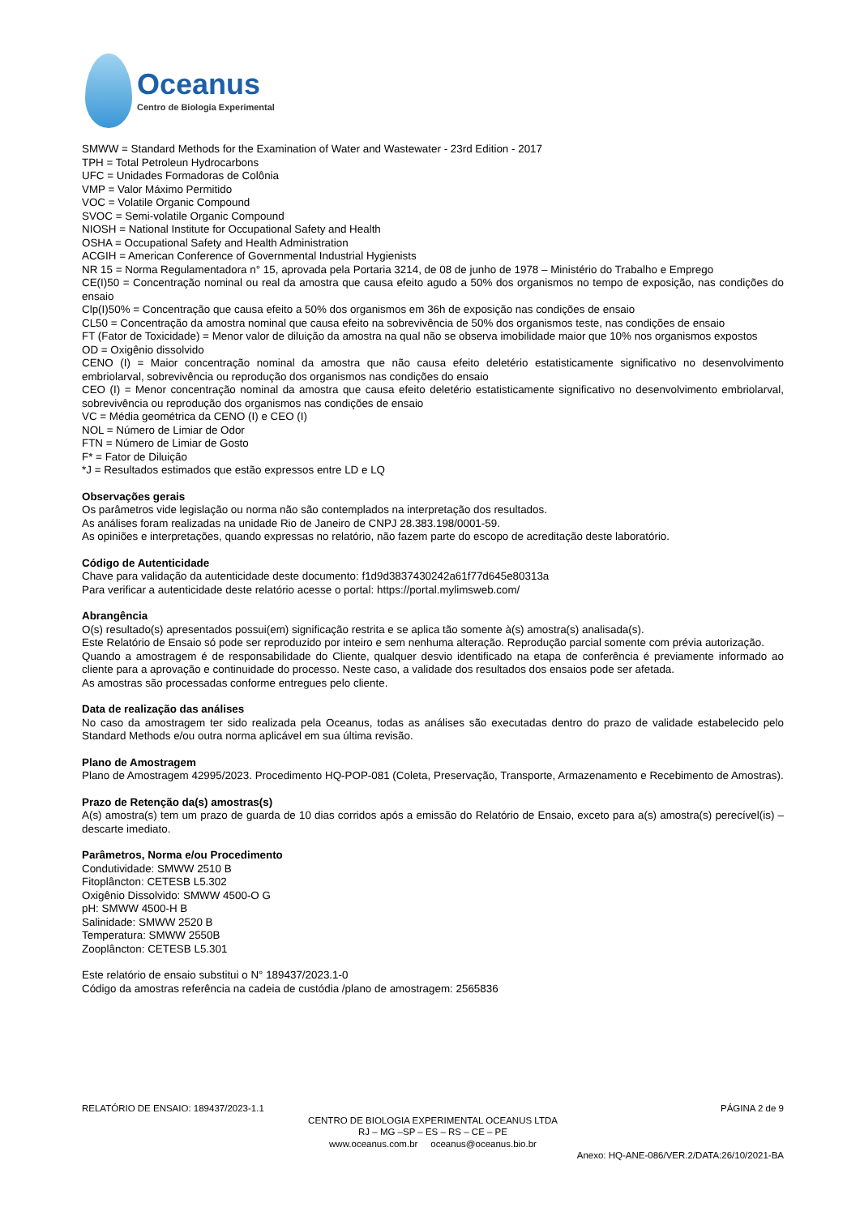Oceanus
Centro de Biologia Experimental
SMWW = Standard Methods for the Examination of Water and Wastewater - 23rd Edition - 2017
TPH = Total Petroleun Hydrocarbons
UFC = Unidades Formadoras de Colônia
VMP = Valor Máximo Permitido
VOC = Volatile Organic Compound
SVOC = Semi-volatile Organic Compound
NIOSH = National Institute for Occupational Safety and Health
OSHA = Occupational Safety and Health Administration
ACGIH = American Conference of Governmental Industrial Hygienists
NR 15 = Norma Regulamentadora n° 15, aprovada pela Portaria 3214, de 08 de junho de 1978 – Ministério do Trabalho e Emprego
CE(I)50 = Concentração nominal ou real da amostra que causa efeito agudo a 50% dos organismos no tempo de exposição, nas condições do ensaio
Clp(I)50% = Concentração que causa efeito a 50% dos organismos em 36h de exposição nas condições de ensaio
CL50 = Concentração da amostra nominal que causa efeito na sobrevivência de 50% dos organismos teste, nas condições de ensaio
FT (Fator de Toxicidade) = Menor valor de diluição da amostra na qual não se observa imobilidade maior que 10% nos organismos expostos
OD = Oxigênio dissolvido
CENO (I) = Maior concentração nominal da amostra que não causa efeito deletério estatisticamente significativo no desenvolvimento embriolarval, sobrevivência ou reprodução dos organismos nas condições do ensaio
CEO (I) = Menor concentração nominal da amostra que causa efeito deletério estatisticamente significativo no desenvolvimento embriolarval, sobrevivência ou reprodução dos organismos nas condições de ensaio
VC = Média geométrica da CENO (I) e CEO (I)
NOL = Número de Limiar de Odor
FTN = Número de Limiar de Gosto
F* = Fator de Diluição
*J = Resultados estimados que estão expressos entre LD e LQ
Observações gerais
Os parâmetros vide legislação ou norma não são contemplados na interpretação dos resultados.
As análises foram realizadas na unidade Rio de Janeiro de CNPJ 28.383.198/0001-59.
As opiniões e interpretações, quando expressas no relatório, não fazem parte do escopo de acreditação deste laboratório.
Código de Autenticidade
Chave para validação da autenticidade deste documento: f1d9d3837430242a61f77d645e80313a
Para verificar a autenticidade deste relatório acesse o portal: https://portal.mylimsweb.com/
Abrangência
O(s) resultado(s) apresentados possui(em) significação restrita e se aplica tão somente à(s) amostra(s) analisada(s).
Este Relatório de Ensaio só pode ser reproduzido por inteiro e sem nenhuma alteração. Reprodução parcial somente com prévia autorização.
Quando a amostragem é de responsabilidade do Cliente, qualquer desvio identificado na etapa de conferência é previamente informado ao cliente para a aprovação e continuidade do processo. Neste caso, a validade dos resultados dos ensaios pode ser afetada.
As amostras são processadas conforme entregues pelo cliente.
Data de realização das análises
No caso da amostragem ter sido realizada pela Oceanus, todas as análises são executadas dentro do prazo de validade estabelecido pelo Standard Methods e/ou outra norma aplicável em sua última revisão.
Plano de Amostragem
Plano de Amostragem 42995/2023. Procedimento HQ-POP-081 (Coleta, Preservação, Transporte, Armazenamento e Recebimento de Amostras).
Prazo de Retenção da(s) amostras(s)
A(s) amostra(s) tem um prazo de guarda de 10 dias corridos após a emissão do Relatório de Ensaio, exceto para a(s) amostra(s) perecível(is) – descarte imediato.
Parâmetros, Norma e/ou Procedimento
Condutividade: SMWW 2510 B
Fitoplâncton: CETESB L5.302
Oxigênio Dissolvido: SMWW 4500-O G
pH: SMWW 4500-H B
Salinidade: SMWW 2520 B
Temperatura: SMWW 2550B
Zooplâncton: CETESB L5.301
Este relatório de ensaio substitui o N° 189437/2023.1-0
Código da amostras referência na cadeia de custódia /plano de amostragem: 2565836
RELATÓRIO DE ENSAIO: 189437/2023-1.1 PÁGINA 2 de 9
CENTRO DE BIOLOGIA EXPERIMENTAL OCEANUS LTDA
RJ – MG –SP – ES – RS – CE – PE
www.oceanus.com.br oceanus@oceanus.bio.br
Anexo: HQ-ANE-086/VER.2/DATA:26/10/2021-BA